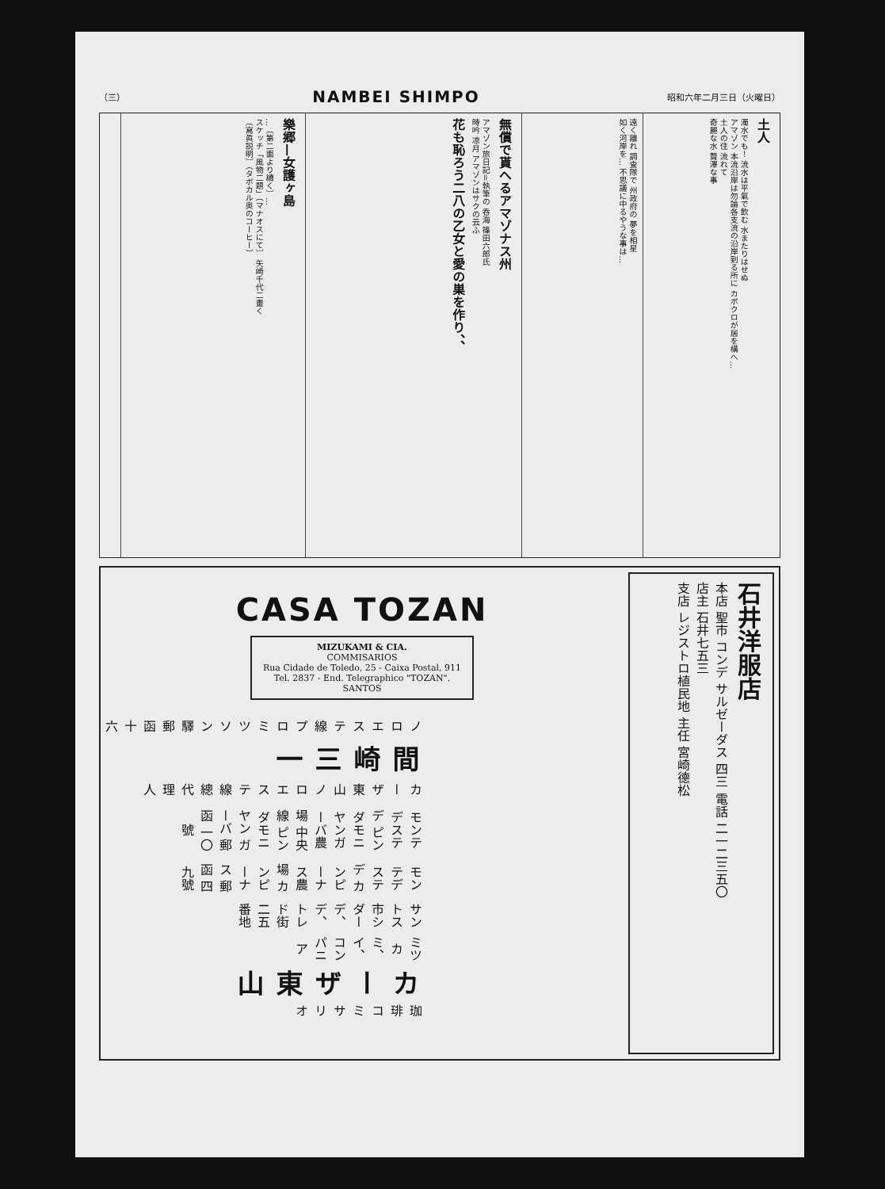（三）
NAMBEI SHIMPO
昭和六年二月三日（火曜日）
土人
濁水でも！ 流水は平氣で飲む 水またりはせぬ
アマゾン 本流沿岸は勿論各支流の沿岸到る所に カボクロが居を構へ…
土人の住 流れて
奇麗な水 贅澤な事
遠く離れ 調査隊で 州政府の 夢を相星
如く河岸を… 不思議に中るやうな事は…
無償で貰へるアマゾナス州
アマゾン旅日記＝執筆の 呑海 篠田六郎氏
時吟 凉月 アマゾンはサクの云ふ
花も恥ろう二八の乙女と愛の巣を作り、、
樂郷—女護ヶ島
…〔第二面より續く〕…
スケッチ「風物二題」〔マナオスにて〕 矢崎千代二畫く
〔寫眞説明〕（タボカル奥のコーヒー）
石井洋服店
本店 聖市 コンデ サルゼーダス 四三 電話 二一二三五〇
店主 石井七五三
支店 レジストロ植民地 主任 宮崎德松
CASA TOZAN
MIZUKAMI & CIA.
COMMISARIOS
Rua Cidade de Toledo, 25 - Caixa Postal, 911
Tel. 2837 - End. Telegraphico "TOZAN".
SANTOS
珈琲コミサリオ カーザ東山 ミツカミ、イ、コンパニア サントス市シダーデ、デ、トレド街二五番地 モンテデステ デ カンピーナス農場 カンピーナス 郵函 四九號 モンテデステ デ ピンダモニヤンガーバ農場 中央線 ピンダモニヤン ガーバ 郵函 一〇號 カーザ東山 ノロエステ線總代理人 間崎三一 ノロエステ線 プロミツソン驛 郵函十六